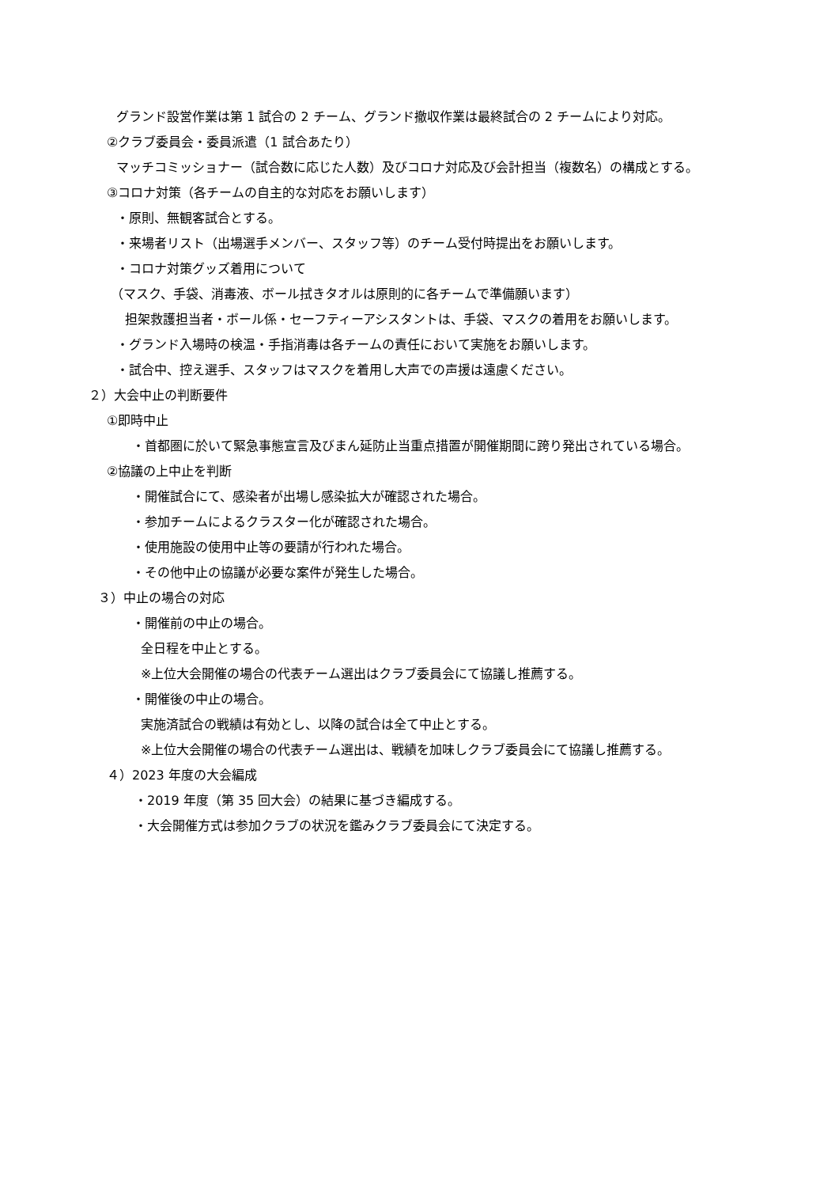グランド設営作業は第 1 試合の 2 チーム、グランド撤収作業は最終試合の 2 チームにより対応。
②クラブ委員会・委員派遣（1 試合あたり）
マッチコミッショナー（試合数に応じた人数）及びコロナ対応及び会計担当（複数名）の構成とする。
③コロナ対策（各チームの自主的な対応をお願いします）
・原則、無観客試合とする。
・来場者リスト（出場選手メンバー、スタッフ等）のチーム受付時提出をお願いします。
・コロナ対策グッズ着用について
（マスク、手袋、消毒液、ボール拭きタオルは原則的に各チームで準備願います）
担架救護担当者・ボール係・セーフティーアシスタントは、手袋、マスクの着用をお願いします。
・グランド入場時の検温・手指消毒は各チームの責任において実施をお願いします。
・試合中、控え選手、スタッフはマスクを着用し大声での声援は遠慮ください。
２）大会中止の判断要件
①即時中止
・首都圏に於いて緊急事態宣言及びまん延防止当重点措置が開催期間に跨り発出されている場合。
②協議の上中止を判断
・開催試合にて、感染者が出場し感染拡大が確認された場合。
・参加チームによるクラスター化が確認された場合。
・使用施設の使用中止等の要請が行われた場合。
・その他中止の協議が必要な案件が発生した場合。
３）中止の場合の対応
・開催前の中止の場合。
全日程を中止とする。
※上位大会開催の場合の代表チーム選出はクラブ委員会にて協議し推薦する。
・開催後の中止の場合。
実施済試合の戦績は有効とし、以降の試合は全て中止とする。
※上位大会開催の場合の代表チーム選出は、戦績を加味しクラブ委員会にて協議し推薦する。
４）2023 年度の大会編成
・2019 年度（第 35 回大会）の結果に基づき編成する。
・大会開催方式は参加クラブの状況を鑑みクラブ委員会にて決定する。